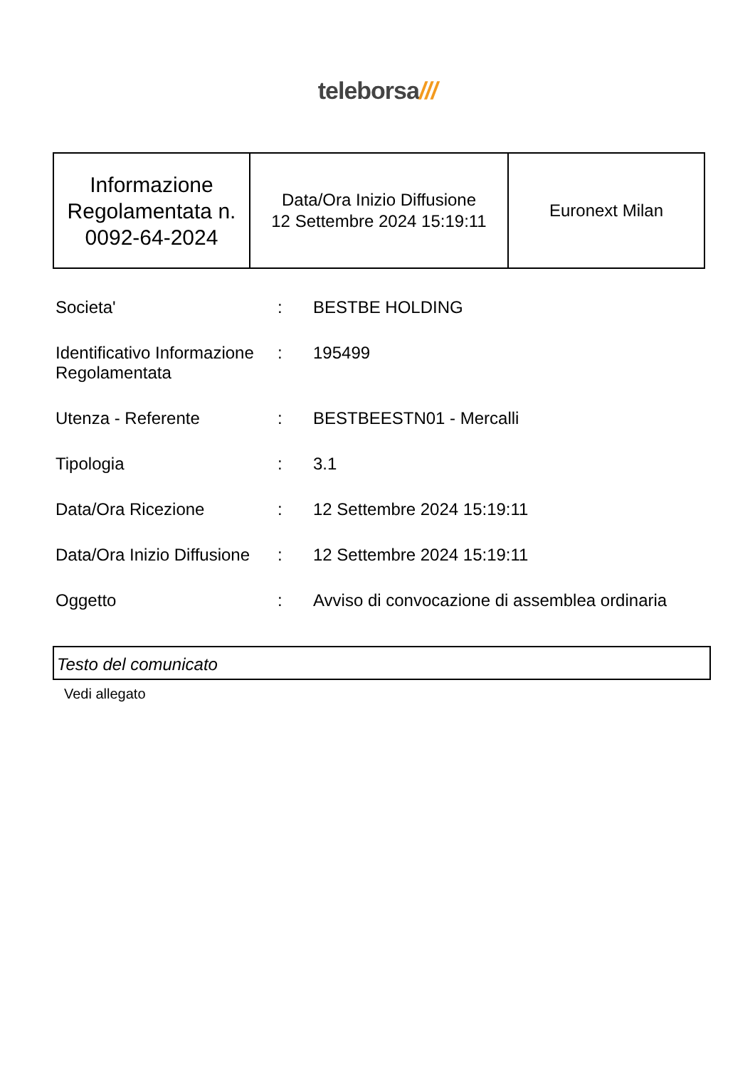teleborsa///
| Informazione Regolamentata n. 0092-64-2024 | Data/Ora Inizio Diffusione 12 Settembre 2024 15:19:11 | Euronext Milan |
| Societa' | : | BESTBE HOLDING |
| Identificativo Informazione Regolamentata | : | 195499 |
| Utenza - Referente | : | BESTBEESTN01 - Mercalli |
| Tipologia | : | 3.1 |
| Data/Ora Ricezione | : | 12 Settembre 2024 15:19:11 |
| Data/Ora Inizio Diffusione | : | 12 Settembre 2024 15:19:11 |
| Oggetto | : | Avviso di convocazione di assemblea ordinaria |
Testo del comunicato
Vedi allegato